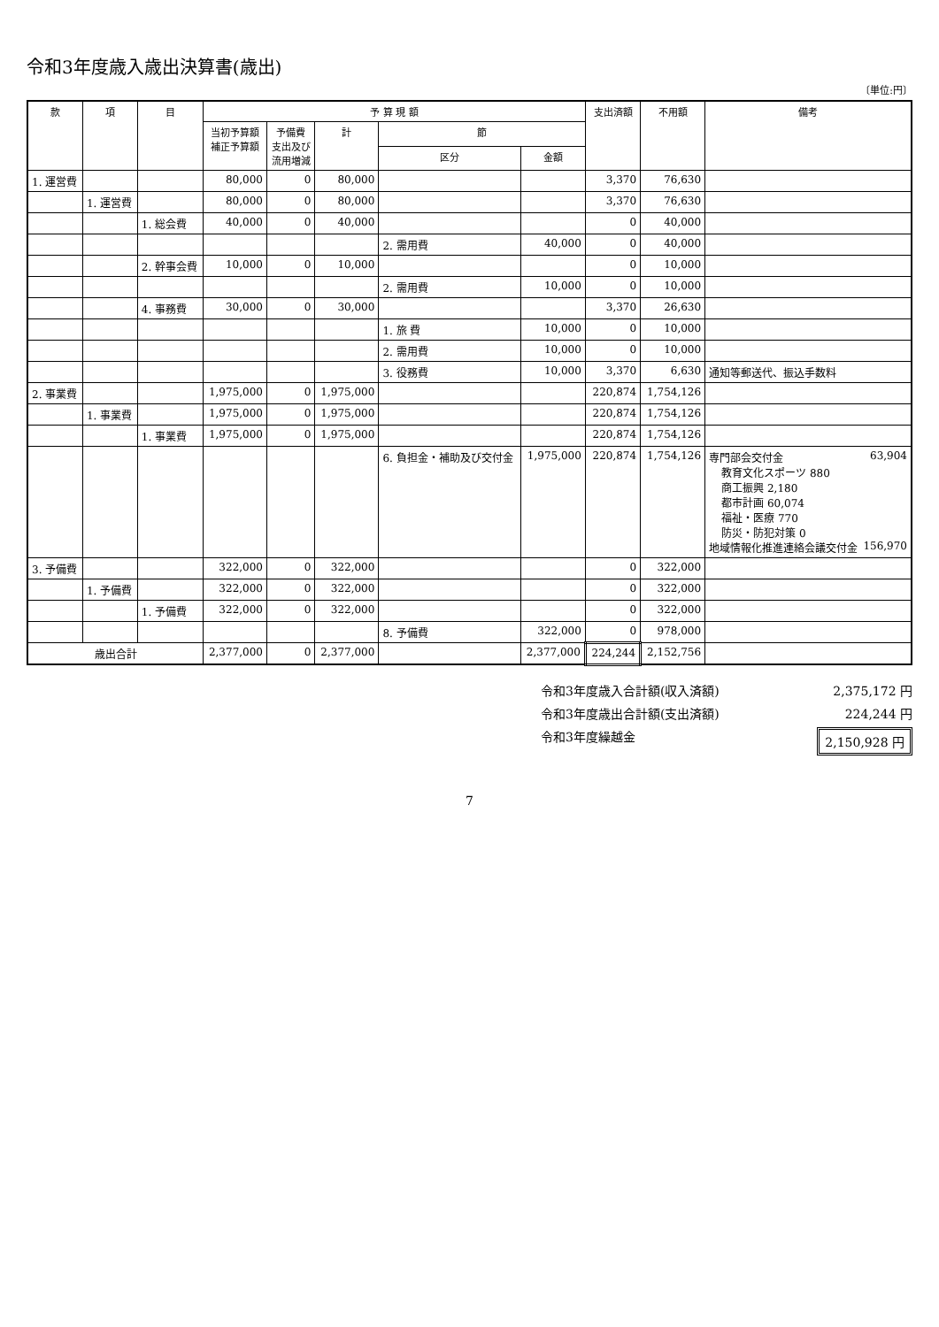令和3年度歳入歳出決算書(歳出)
〔単位:円〕
| 款 | 項 | 目 | 予 算 現 額 | | | | | 支出済額 | 不用額 | 備考 |
| --- | --- | --- | --- | --- | --- | --- | --- | --- | --- | --- |
| | | | 当初予算額 補正予算額 | 予備費 支出及び 流用増減 | 計 | 節 | | | | |
| | | | | | | 区分 | 金額 | | | |
| 1. 運営費 | | | 80,000 | 0 | 80,000 | | | 3,370 | 76,630 | |
| | 1. 運営費 | | 80,000 | 0 | 80,000 | | | 3,370 | 76,630 | |
| | | 1. 総会費 | 40,000 | 0 | 40,000 | | | 0 | 40,000 | |
| | | | | | | 2. 需用費 | 40,000 | 0 | 40,000 | |
| | | 2. 幹事会費 | 10,000 | 0 | 10,000 | | | 0 | 10,000 | |
| | | | | | | 2. 需用費 | 10,000 | 0 | 10,000 | |
| | | 4. 事務費 | 30,000 | 0 | 30,000 | | | 3,370 | 26,630 | |
| | | | | | | 1. 旅 費 | 10,000 | 0 | 10,000 | |
| | | | | | | 2. 需用費 | 10,000 | 0 | 10,000 | |
| | | | | | | 3. 役務費 | 10,000 | 3,370 | 6,630 | 通知等郵送代、振込手数料 |
| 2. 事業費 | | | 1,975,000 | 0 | 1,975,000 | | | 220,874 | 1,754,126 | |
| | 1. 事業費 | | 1,975,000 | 0 | 1,975,000 | | | 220,874 | 1,754,126 | |
| | | 1. 事業費 | 1,975,000 | 0 | 1,975,000 | | | 220,874 | 1,754,126 | |
| | | | | | | 6. 負担金・補助及び交付金 | 1,975,000 | 220,874 | 1,754,126 | 専門部会交付金 63,904 教育文化スポーツ 880 商工振興 2,180 都市計画 60,074 福祉・医療 770 防災・防犯対策 0 地域情報化推進連絡会議交付金 156,970 |
| 3. 予備費 | | | 322,000 | 0 | 322,000 | | | 0 | 322,000 | |
| | 1. 予備費 | | 322,000 | 0 | 322,000 | | | 0 | 322,000 | |
| | | 1. 予備費 | 322,000 | 0 | 322,000 | | | 0 | 322,000 | |
| | | | | | | 8. 予備費 | 322,000 | 0 | 978,000 | |
| 歳出合計 | | | 2,377,000 | 0 | 2,377,000 | | 2,377,000 | 224,244 | 2,152,756 | |
令和3年度歳入合計額(収入済額) 2,375,172 円
令和3年度歳出合計額(支出済額) 224,244 円
令和3年度繰越金 2,150,928 円
7